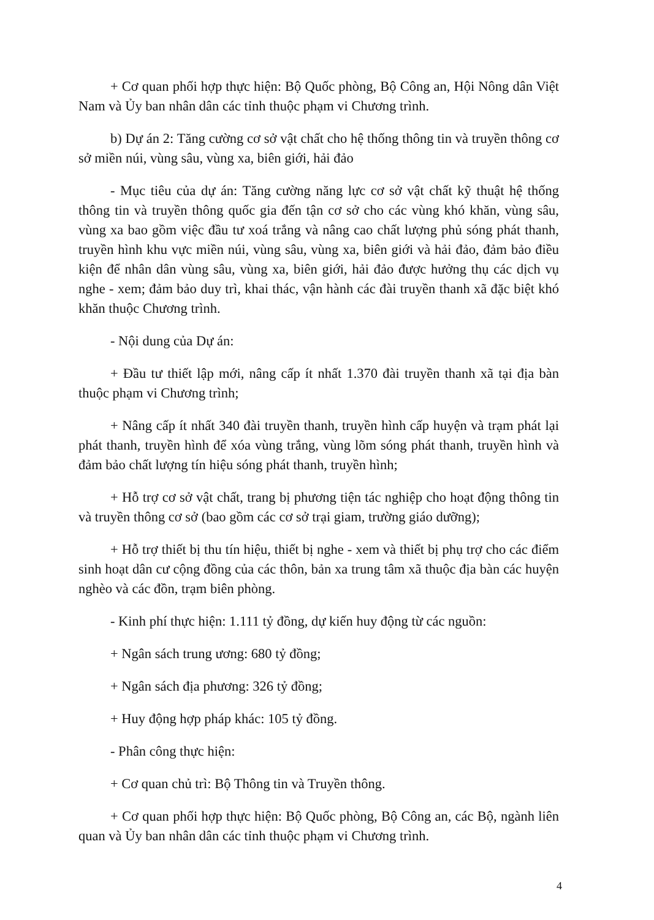+ Cơ quan phối hợp thực hiện: Bộ Quốc phòng, Bộ Công an, Hội Nông dân Việt Nam và Ủy ban nhân dân các tỉnh thuộc phạm vi Chương trình.
b) Dự án 2: Tăng cường cơ sở vật chất cho hệ thống thông tin và truyền thông cơ sở miền núi, vùng sâu, vùng xa, biên giới, hải đảo
- Mục tiêu của dự án: Tăng cường năng lực cơ sở vật chất kỹ thuật hệ thống thông tin và truyền thông quốc gia đến tận cơ sở cho các vùng khó khăn, vùng sâu, vùng xa bao gồm việc đầu tư xoá trắng và nâng cao chất lượng phủ sóng phát thanh, truyền hình khu vực miền núi, vùng sâu, vùng xa, biên giới và hải đảo, đảm bảo điều kiện để nhân dân vùng sâu, vùng xa, biên giới, hải đảo được hưởng thụ các dịch vụ nghe - xem; đảm bảo duy trì, khai thác, vận hành các đài truyền thanh xã đặc biệt khó khăn thuộc Chương trình.
- Nội dung của Dự án:
+ Đầu tư thiết lập mới, nâng cấp ít nhất 1.370 đài truyền thanh xã tại địa bàn thuộc phạm vi Chương trình;
+ Nâng cấp ít nhất 340 đài truyền thanh, truyền hình cấp huyện và trạm phát lại phát thanh, truyền hình để xóa vùng trắng, vùng lõm sóng phát thanh, truyền hình và đảm bảo chất lượng tín hiệu sóng phát thanh, truyền hình;
+ Hỗ trợ cơ sở vật chất, trang bị phương tiện tác nghiệp cho hoạt động thông tin và truyền thông cơ sở (bao gồm các cơ sở trại giam, trường giáo dưỡng);
+ Hỗ trợ thiết bị thu tín hiệu, thiết bị nghe - xem và thiết bị phụ trợ cho các điểm sinh hoạt dân cư cộng đồng của các thôn, bản xa trung tâm xã thuộc địa bàn các huyện nghèo và các đồn, trạm biên phòng.
- Kinh phí thực hiện: 1.111 tỷ đồng, dự kiến huy động từ các nguồn:
+ Ngân sách trung ương: 680 tỷ đồng;
+ Ngân sách địa phương: 326 tỷ đồng;
+ Huy động hợp pháp khác: 105 tỷ đồng.
- Phân công thực hiện:
+ Cơ quan chủ trì: Bộ Thông tin và Truyền thông.
+ Cơ quan phối hợp thực hiện: Bộ Quốc phòng, Bộ Công an, các Bộ, ngành liên quan và Ủy ban nhân dân các tỉnh thuộc phạm vi Chương trình.
4